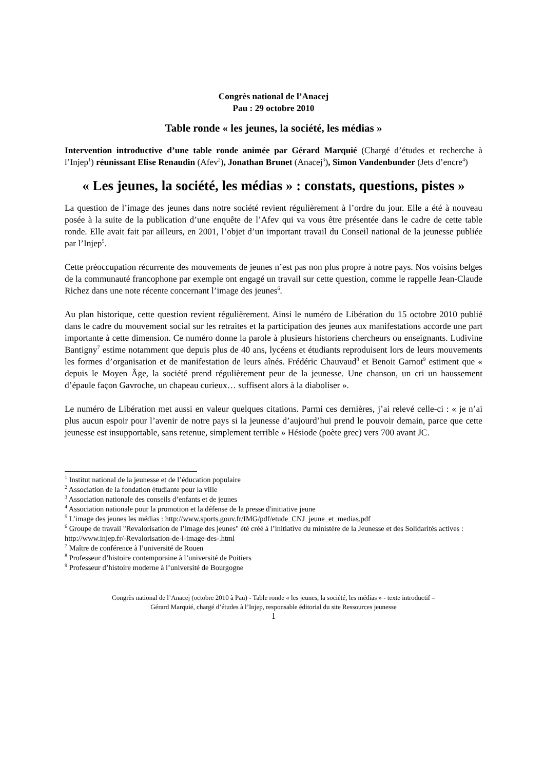Congrès national de l’Anacej
Pau : 29 octobre 2010
Table ronde « les jeunes, la société, les médias »
Intervention introductive d’une table ronde animée par Gérard Marquié (Chargé d’études et recherche à l’Injep<sup>1</sup>) réunissant Elise Renaudin (Afev<sup>2</sup>), Jonathan Brunet (Anacej<sup>3</sup>), Simon Vandenbunder (Jets d’encre<sup>4</sup>)
« Les jeunes, la société, les médias » : constats, questions, pistes »
La question de l’image des jeunes dans notre société revient régulièrement à l’ordre du jour. Elle a été à nouveau posée à la suite de la publication d’une enquête de l’Afev qui va vous être présentée dans le cadre de cette table ronde. Elle avait fait par ailleurs, en 2001, l’objet d’un important travail du Conseil national de la jeunesse publiée par l’Injep<sup>5</sup>.
Cette préoccupation récurrente des mouvements de jeunes n’est pas non plus propre à notre pays. Nos voisins belges de la communauté francophone par exemple ont engagé un travail sur cette question, comme le rappelle Jean-Claude Richez dans une note récente concernant l’image des jeunes<sup>6</sup>.
Au plan historique, cette question revient régulièrement. Ainsi le numéro de Libération du 15 octobre 2010 publié dans le cadre du mouvement social sur les retraites et la participation des jeunes aux manifestations accorde une part importante à cette dimension. Ce numéro donne la parole à plusieurs historiens chercheurs ou enseignants. Ludivine Bantigny<sup>7</sup> estime notamment que depuis plus de 40 ans, lycéens et étudiants reproduisent lors de leurs mouvements les formes d’organisation et de manifestation de leurs aînés. Frédéric Chauvaud<sup>8</sup> et Benoit Garnot<sup>9</sup> estiment que « depuis le Moyen Âge, la société prend régulièrement peur de la jeunesse. Une chanson, un cri un haussement d’épaule façon Gavroche, un chapeau curieux… suffisent alors à la diaboliser ».
Le numéro de Libération met aussi en valeur quelques citations. Parmi ces dernières, j’ai relevé celle-ci : « je n’ai plus aucun espoir pour l’avenir de notre pays si la jeunesse d’aujourd’hui prend le pouvoir demain, parce que cette jeunesse est insupportable, sans retenue, simplement terrible » Hésiode (poète grec) vers 700 avant JC.
<sup>1</sup> Institut national de la jeunesse et de l’éducation populaire
<sup>2</sup> Association de la fondation étudiante pour la ville
<sup>3</sup> Association nationale des conseils d’enfants et de jeunes
<sup>4</sup> Association nationale pour la promotion et la défense de la presse d'initiative jeune
<sup>5</sup> L’image des jeunes les médias : http://www.sports.gouv.fr/IMG/pdf/etude_CNJ_jeune_et_medias.pdf
<sup>6</sup> Groupe de travail "Revalorisation de l’image des jeunes" été créé à l’initiative du ministère de la Jeunesse et des Solidarités actives : http://www.injep.fr/-Revalorisation-de-l-image-des-.html
<sup>7</sup> Maître de conférence à l’université de Rouen
<sup>8</sup> Professeur d’histoire contemporaine à l’université de Poitiers
<sup>9</sup> Professeur d’histoire moderne à l’université de Bourgogne
Congrès national de l’Anacej (octobre 2010 à Pau) - Table ronde « les jeunes, la société, les médias » - texte introductif –
Gérard Marquié, chargé d’études à l’Injep, responsable éditorial du site Ressources jeunesse
1